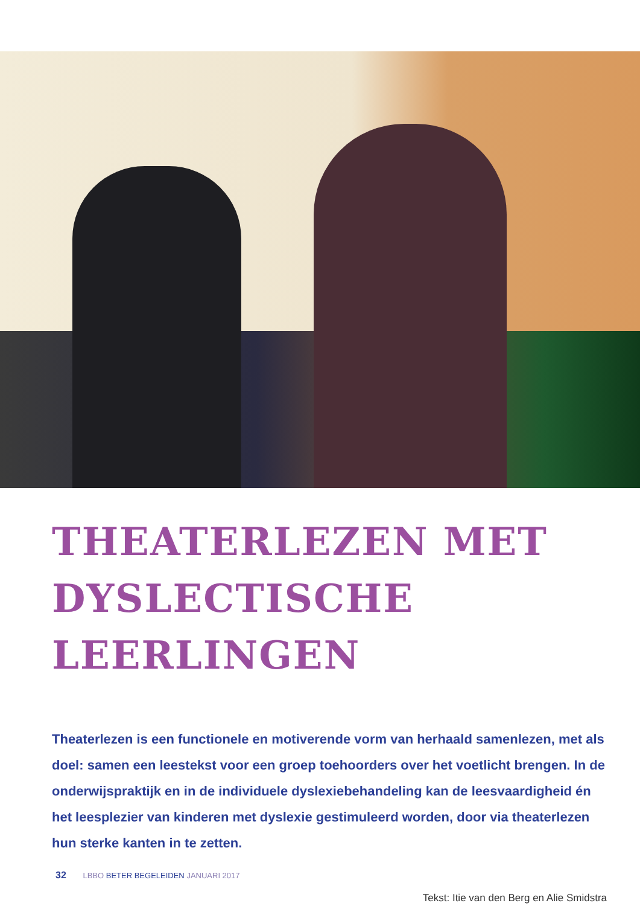THEATERLEZEN MET DYSLECTISCHE LEERLINGEN
Theaterlezen is een functionele en motiverende vorm van herhaald samenlezen, met als doel: samen een leestekst voor een groep toehoorders over het voetlicht brengen. In de onderwijspraktijk en in de individuele dyslexiebehandeling kan de leesvaardigheid én het leesplezier van kinderen met dyslexie gestimuleerd worden, door via theaterlezen hun sterke kanten in te zetten.
Tekst: Itie van den Berg en Alie Smidstra
32 LBBO BETER BEGELEIDEN JANUARI 2017